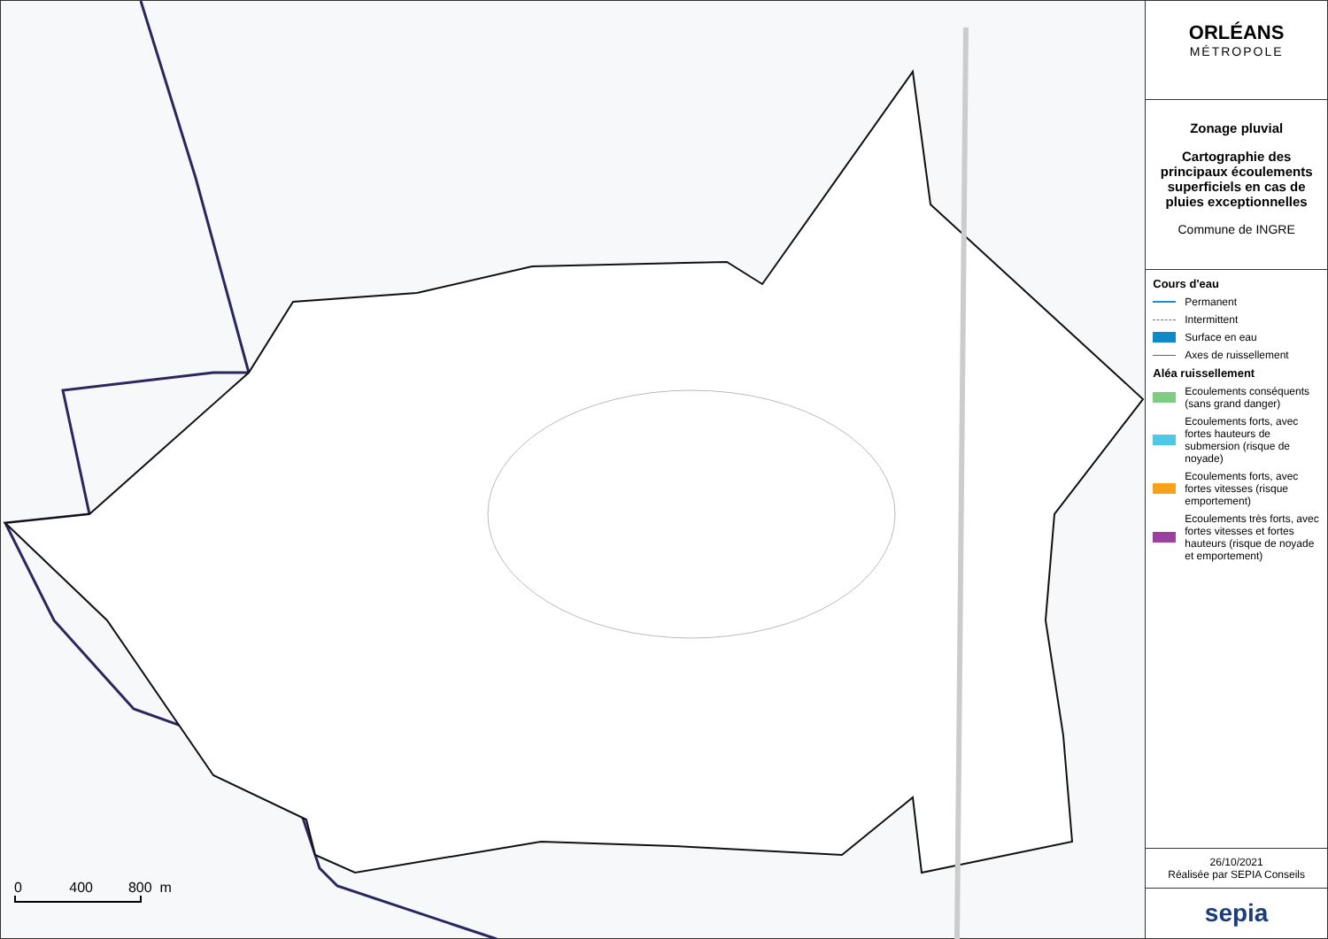0 400 800 m
ORLÉANS
MÉTROPOLE
Zonage pluvial
Cartographie des principaux écoulements superficiels en cas de pluies exceptionnelles
Commune de INGRE
Cours d'eau
Permanent
Intermittent
Surface en eau
Axes de ruissellement
Aléa ruissellement
Ecoulements conséquents (sans grand danger)
Ecoulements forts, avec fortes hauteurs de submersion (risque de noyade)
Ecoulements forts, avec fortes vitesses (risque emportement)
Ecoulements très forts, avec fortes vitesses et fortes hauteurs (risque de noyade et emportement)
26/10/2021
Réalisée par SEPIA Conseils
sepia